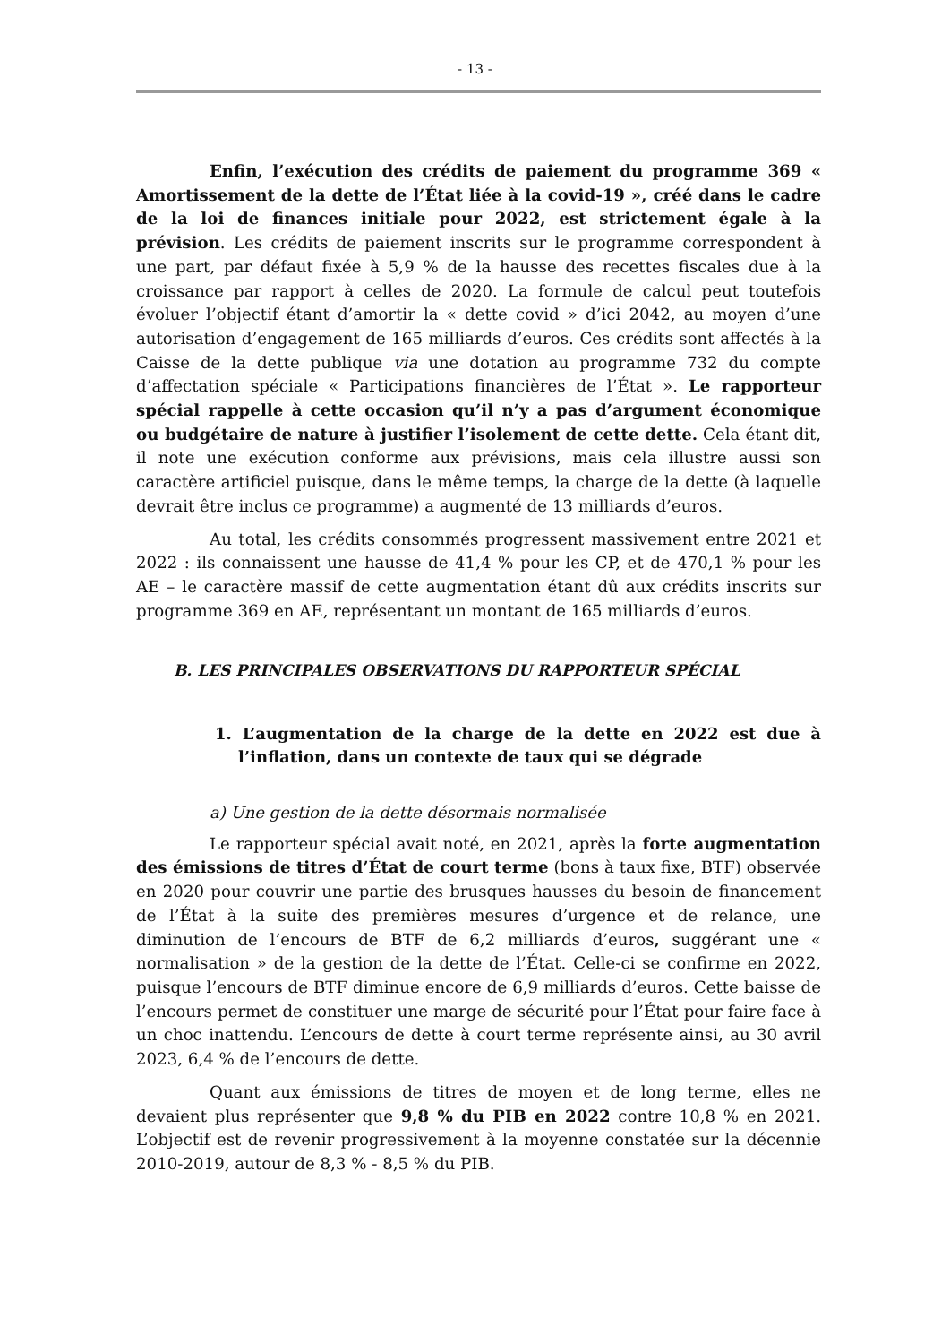- 13 -
Enfin, l’exécution des crédits de paiement du programme 369 « Amortissement de la dette de l’État liée à la covid-19 », créé dans le cadre de la loi de finances initiale pour 2022, est strictement égale à la prévision. Les crédits de paiement inscrits sur le programme correspondent à une part, par défaut fixée à 5,9 % de la hausse des recettes fiscales due à la croissance par rapport à celles de 2020. La formule de calcul peut toutefois évoluer l’objectif étant d’amortir la « dette covid » d’ici 2042, au moyen d’une autorisation d’engagement de 165 milliards d’euros. Ces crédits sont affectés à la Caisse de la dette publique via une dotation au programme 732 du compte d’affectation spéciale « Participations financières de l’État ». Le rapporteur spécial rappelle à cette occasion qu’il n’y a pas d’argument économique ou budgétaire de nature à justifier l’isolement de cette dette. Cela étant dit, il note une exécution conforme aux prévisions, mais cela illustre aussi son caractère artificiel puisque, dans le même temps, la charge de la dette (à laquelle devrait être inclus ce programme) a augmenté de 13 milliards d’euros.
Au total, les crédits consommés progressent massivement entre 2021 et 2022 : ils connaissent une hausse de 41,4 % pour les CP, et de 470,1 % pour les AE – le caractère massif de cette augmentation étant dû aux crédits inscrits sur programme 369 en AE, représentant un montant de 165 milliards d’euros.
B. LES PRINCIPALES OBSERVATIONS DU RAPPORTEUR SPÉCIAL
1. L’augmentation de la charge de la dette en 2022 est due à l’inflation, dans un contexte de taux qui se dégrade
a) Une gestion de la dette désormais normalisée
Le rapporteur spécial avait noté, en 2021, après la forte augmentation des émissions de titres d’État de court terme (bons à taux fixe, BTF) observée en 2020 pour couvrir une partie des brusques hausses du besoin de financement de l’État à la suite des premières mesures d’urgence et de relance, une diminution de l’encours de BTF de 6,2 milliards d’euros, suggérant une « normalisation » de la gestion de la dette de l’État. Celle-ci se confirme en 2022, puisque l’encours de BTF diminue encore de 6,9 milliards d’euros. Cette baisse de l’encours permet de constituer une marge de sécurité pour l’État pour faire face à un choc inattendu. L’encours de dette à court terme représente ainsi, au 30 avril 2023, 6,4 % de l’encours de dette.
Quant aux émissions de titres de moyen et de long terme, elles ne devaient plus représenter que 9,8 % du PIB en 2022 contre 10,8 % en 2021. L’objectif est de revenir progressivement à la moyenne constatée sur la décennie 2010-2019, autour de 8,3 % - 8,5 % du PIB.